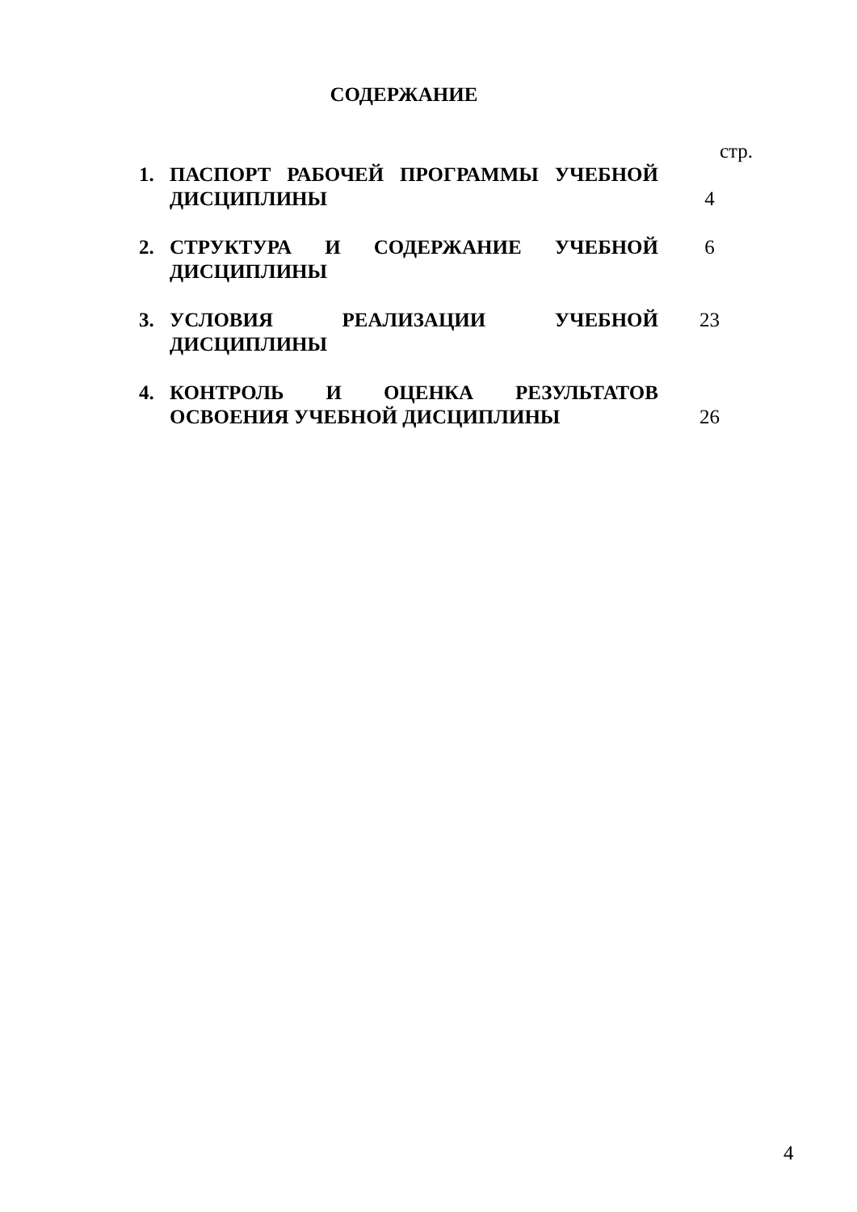СОДЕРЖАНИЕ
стр.
1. ПАСПОРТ РАБОЧЕЙ ПРОГРАММЫ УЧЕБНОЙ ДИСЦИПЛИНЫ
4
2. СТРУКТУРА И СОДЕРЖАНИЕ УЧЕБНОЙ ДИСЦИПЛИНЫ
6
3. УСЛОВИЯ РЕАЛИЗАЦИИ УЧЕБНОЙ ДИСЦИПЛИНЫ 23
4. КОНТРОЛЬ И ОЦЕНКА РЕЗУЛЬТАТОВ ОСВОЕНИЯ УЧЕБНОЙ ДИСЦИПЛИНЫ
26
4